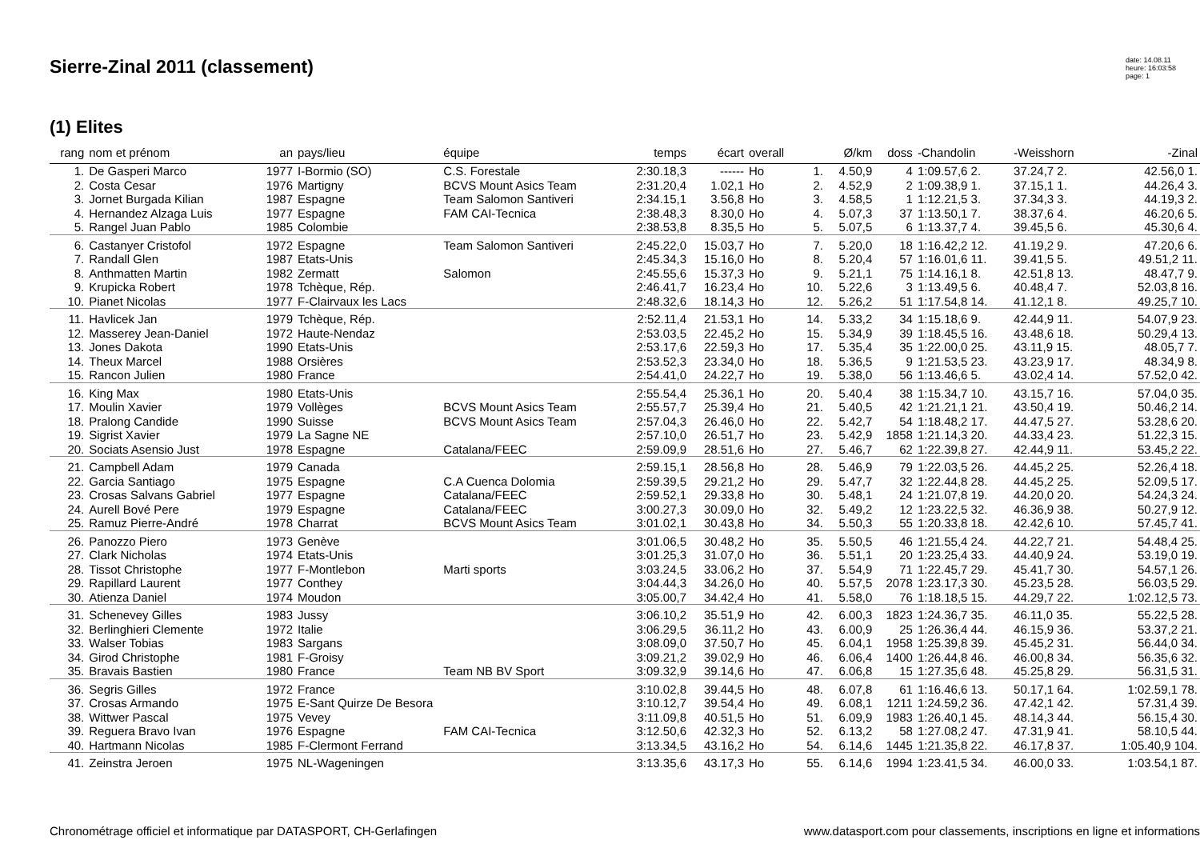Sierre-Zinal 2011 (classement)
date: 14.08.11
heure: 16:03:58
page: 1
(1) Elites
| rang | nom et prénom | an | pays/lieu | équipe | temps | écart | overall | | Ø/km | doss | -Chandolin | -Weisshorn | -Zinal |
| --- | --- | --- | --- | --- | --- | --- | --- | --- | --- | --- | --- | --- | --- |
| 1. | De Gasperi Marco | 1977 | I-Bormio (SO) | C.S. Forestale | 2:30.18,3 | ------ | Ho | 1. | 4.50,9 | 4 | 1:09.57,6 2. | 37.24,7 2. | 42.56,0 1. |
| 2. | Costa Cesar | 1976 | Martigny | BCVS Mount Asics Team | 2:31.20,4 | 1.02,1 | Ho | 2. | 4.52,9 | 2 | 1:09.38,9 1. | 37.15,1 1. | 44.26,4 3. |
| 3. | Jornet Burgada Kilian | 1987 | Espagne | Team Salomon Santiveri | 2:34.15,1 | 3.56,8 | Ho | 3. | 4.58,5 | 1 | 1:12.21,5 3. | 37.34,3 3. | 44.19,3 2. |
| 4. | Hernandez Alzaga Luis | 1977 | Espagne | FAM CAI-Tecnica | 2:38.48,3 | 8.30,0 | Ho | 4. | 5.07,3 | 37 | 1:13.50,1 7. | 38.37,6 4. | 46.20,6 5. |
| 5. | Rangel Juan Pablo | 1985 | Colombie | | 2:38.53,8 | 8.35,5 | Ho | 5. | 5.07,5 | 6 | 1:13.37,7 4. | 39.45,5 6. | 45.30,6 4. |
| 6. | Castanyer Cristofol | 1972 | Espagne | Team Salomon Santiveri | 2:45.22,0 | 15.03,7 | Ho | 7. | 5.20,0 | 18 | 1:16.42,2 12. | 41.19,2 9. | 47.20,6 6. |
| 7. | Randall Glen | 1987 | Etats-Unis | | 2:45.34,3 | 15.16,0 | Ho | 8. | 5.20,4 | 57 | 1:16.01,6 11. | 39.41,5 5. | 49.51,2 11. |
| 8. | Anthmatten Martin | 1982 | Zermatt | Salomon | 2:45.55,6 | 15.37,3 | Ho | 9. | 5.21,1 | 75 | 1:14.16,1 8. | 42.51,8 13. | 48.47,7 9. |
| 9. | Krupicka Robert | 1978 | Tchèque, Rép. | | 2:46.41,7 | 16.23,4 | Ho | 10. | 5.22,6 | 3 | 1:13.49,5 6. | 40.48,4 7. | 52.03,8 16. |
| 10. | Pianet Nicolas | 1977 | F-Clairvaux les Lacs | | 2:48.32,6 | 18.14,3 | Ho | 12. | 5.26,2 | 51 | 1:17.54,8 14. | 41.12,1 8. | 49.25,7 10. |
| 11. | Havlicek Jan | 1979 | Tchèque, Rép. | | 2:52.11,4 | 21.53,1 | Ho | 14. | 5.33,2 | 34 | 1:15.18,6 9. | 42.44,9 11. | 54.07,9 23. |
| 12. | Masserey Jean-Daniel | 1972 | Haute-Nendaz | | 2:53.03,5 | 22.45,2 | Ho | 15. | 5.34,9 | 39 | 1:18.45,5 16. | 43.48,6 18. | 50.29,4 13. |
| 13. | Jones Dakota | 1990 | Etats-Unis | | 2:53.17,6 | 22.59,3 | Ho | 17. | 5.35,4 | 35 | 1:22.00,0 25. | 43.11,9 15. | 48.05,7 7. |
| 14. | Theux Marcel | 1988 | Orsières | | 2:53.52,3 | 23.34,0 | Ho | 18. | 5.36,5 | 9 | 1:21.53,5 23. | 43.23,9 17. | 48.34,9 8. |
| 15. | Rancon Julien | 1980 | France | | 2:54.41,0 | 24.22,7 | Ho | 19. | 5.38,0 | 56 | 1:13.46,6 5. | 43.02,4 14. | 57.52,0 42. |
| 16. | King Max | 1980 | Etats-Unis | | 2:55.54,4 | 25.36,1 | Ho | 20. | 5.40,4 | 38 | 1:15.34,7 10. | 43.15,7 16. | 57.04,0 35. |
| 17. | Moulin Xavier | 1979 | Vollèges | BCVS Mount Asics Team | 2:55.57,7 | 25.39,4 | Ho | 21. | 5.40,5 | 42 | 1:21.21,1 21. | 43.50,4 19. | 50.46,2 14. |
| 18. | Pralong Candide | 1990 | Suisse | BCVS Mount Asics Team | 2:57.04,3 | 26.46,0 | Ho | 22. | 5.42,7 | 54 | 1:18.48,2 17. | 44.47,5 27. | 53.28,6 20. |
| 19. | Sigrist Xavier | 1979 | La Sagne NE | | 2:57.10,0 | 26.51,7 | Ho | 23. | 5.42,9 | 1858 | 1:21.14,3 20. | 44.33,4 23. | 51.22,3 15. |
| 20. | Sociats Asensio Just | 1978 | Espagne | Catalana/FEEC | 2:59.09,9 | 28.51,6 | Ho | 27. | 5.46,7 | 62 | 1:22.39,8 27. | 42.44,9 11. | 53.45,2 22. |
| 21. | Campbell Adam | 1979 | Canada | | 2:59.15,1 | 28.56,8 | Ho | 28. | 5.46,9 | 79 | 1:22.03,5 26. | 44.45,2 25. | 52.26,4 18. |
| 22. | Garcia Santiago | 1975 | Espagne | C.A Cuenca Dolomia | 2:59.39,5 | 29.21,2 | Ho | 29. | 5.47,7 | 32 | 1:22.44,8 28. | 44.45,2 25. | 52.09,5 17. |
| 23. | Crosas Salvans Gabriel | 1977 | Espagne | Catalana/FEEC | 2:59.52,1 | 29.33,8 | Ho | 30. | 5.48,1 | 24 | 1:21.07,8 19. | 44.20,0 20. | 54.24,3 24. |
| 24. | Aurell Bové Pere | 1979 | Espagne | Catalana/FEEC | 3:00.27,3 | 30.09,0 | Ho | 32. | 5.49,2 | 12 | 1:23.22,5 32. | 46.36,9 38. | 50.27,9 12. |
| 25. | Ramuz Pierre-André | 1978 | Charrat | BCVS Mount Asics Team | 3:01.02,1 | 30.43,8 | Ho | 34. | 5.50,3 | 55 | 1:20.33,8 18. | 42.42,6 10. | 57.45,7 41. |
| 26. | Panozzo Piero | 1973 | Genève | | 3:01.06,5 | 30.48,2 | Ho | 35. | 5.50,5 | 46 | 1:21.55,4 24. | 44.22,7 21. | 54.48,4 25. |
| 27. | Clark Nicholas | 1974 | Etats-Unis | | 3:01.25,3 | 31.07,0 | Ho | 36. | 5.51,1 | 20 | 1:23.25,4 33. | 44.40,9 24. | 53.19,0 19. |
| 28. | Tissot Christophe | 1977 | F-Montlebon | Marti sports | 3:03.24,5 | 33.06,2 | Ho | 37. | 5.54,9 | 71 | 1:22.45,7 29. | 45.41,7 30. | 54.57,1 26. |
| 29. | Rapillard Laurent | 1977 | Conthey | | 3:04.44,3 | 34.26,0 | Ho | 40. | 5.57,5 | 2078 | 1:23.17,3 30. | 45.23,5 28. | 56.03,5 29. |
| 30. | Atienza Daniel | 1974 | Moudon | | 3:05.00,7 | 34.42,4 | Ho | 41. | 5.58,0 | 76 | 1:18.18,5 15. | 44.29,7 22. | 1:02.12,5 73. |
| 31. | Schenevey Gilles | 1983 | Jussy | | 3:06.10,2 | 35.51,9 | Ho | 42. | 6.00,3 | 1823 | 1:24.36,7 35. | 46.11,0 35. | 55.22,5 28. |
| 32. | Berlinghieri Clemente | 1972 | Italie | | 3:06.29,5 | 36.11,2 | Ho | 43. | 6.00,9 | 25 | 1:26.36,4 44. | 46.15,9 36. | 53.37,2 21. |
| 33. | Walser Tobias | 1983 | Sargans | | 3:08.09,0 | 37.50,7 | Ho | 45. | 6.04,1 | 1958 | 1:25.39,8 39. | 45.45,2 31. | 56.44,0 34. |
| 34. | Girod Christophe | 1981 | F-Groisy | | 3:09.21,2 | 39.02,9 | Ho | 46. | 6.06,4 | 1400 | 1:26.44,8 46. | 46.00,8 34. | 56.35,6 32. |
| 35. | Bravais Bastien | 1980 | France | Team NB BV Sport | 3:09.32,9 | 39.14,6 | Ho | 47. | 6.06,8 | 15 | 1:27.35,6 48. | 45.25,8 29. | 56.31,5 31. |
| 36. | Segris Gilles | 1972 | France | | 3:10.02,8 | 39.44,5 | Ho | 48. | 6.07,8 | 61 | 1:16.46,6 13. | 50.17,1 64. | 1:02.59,1 78. |
| 37. | Crosas Armando | 1975 | E-Sant Quirze De Besora | | 3:10.12,7 | 39.54,4 | Ho | 49. | 6.08,1 | 1211 | 1:24.59,2 36. | 47.42,1 42. | 57.31,4 39. |
| 38. | Wittwer Pascal | 1975 | Vevey | | 3:11.09,8 | 40.51,5 | Ho | 51. | 6.09,9 | 1983 | 1:26.40,1 45. | 48.14,3 44. | 56.15,4 30. |
| 39. | Reguera Bravo Ivan | 1976 | Espagne | FAM CAI-Tecnica | 3:12.50,6 | 42.32,3 | Ho | 52. | 6.13,2 | 58 | 1:27.08,2 47. | 47.31,9 41. | 58.10,5 44. |
| 40. | Hartmann Nicolas | 1985 | F-Clermont Ferrand | | 3:13.34,5 | 43.16,2 | Ho | 54. | 6.14,6 | 1445 | 1:21.35,8 22. | 46.17,8 37. | 1:05.40,9 104. |
| 41. | Zeinstra Jeroen | 1975 | NL-Wageningen | | 3:13.35,6 | 43.17,3 | Ho | 55. | 6.14,6 | 1994 | 1:23.41,5 34. | 46.00,0 33. | 1:03.54,1 87. |
Chronométrage officiel et informatique par DATASPORT, CH-Gerlafingen www.datasport.com pour classements, inscriptions en ligne et informations